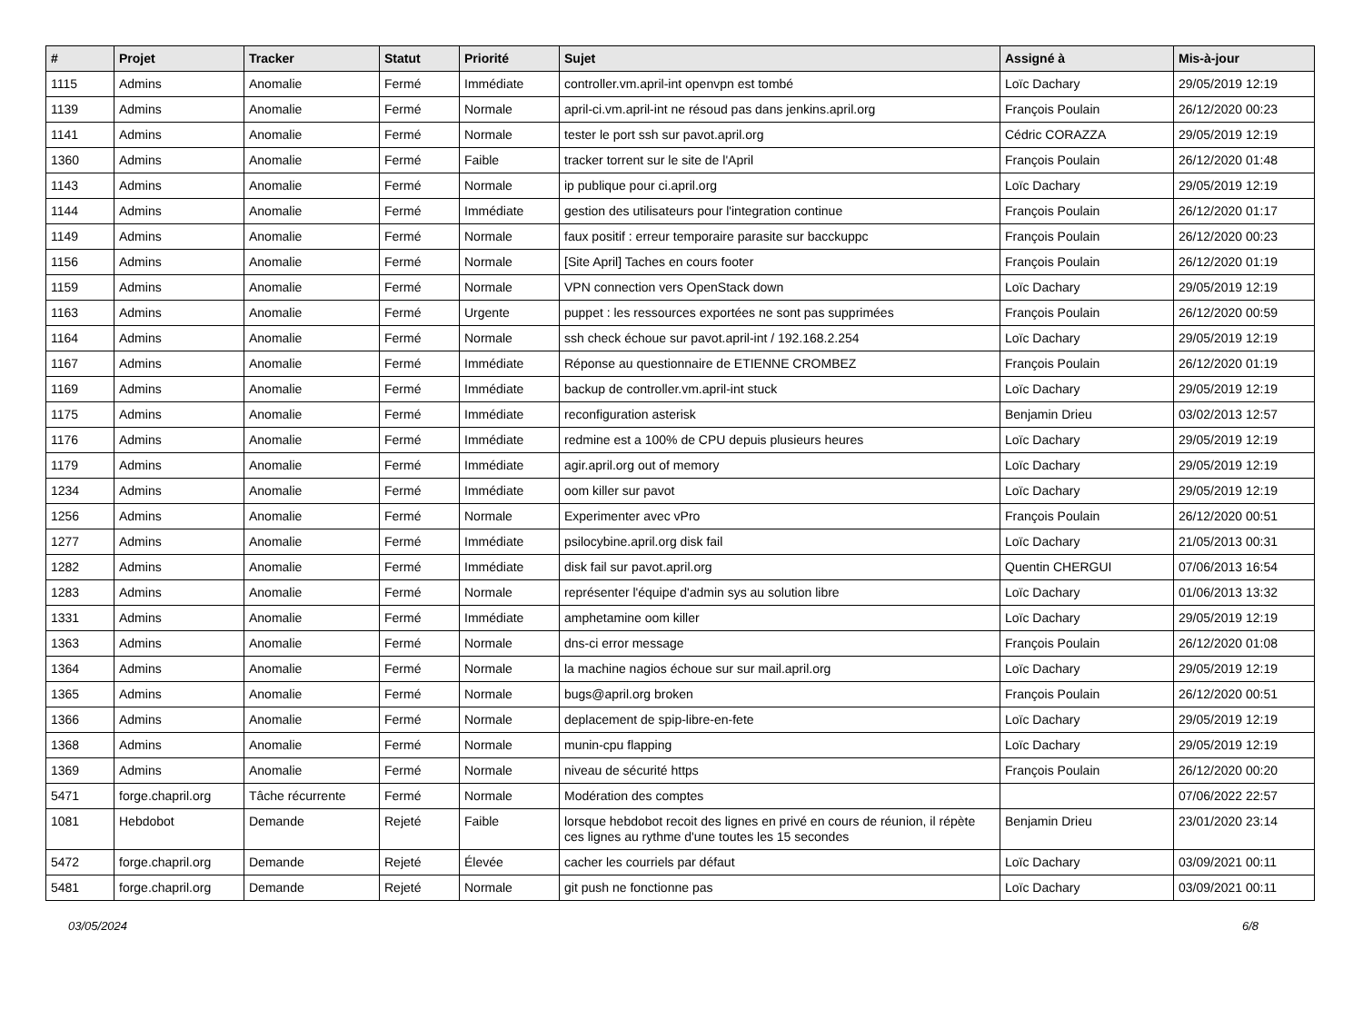| # | Projet | Tracker | Statut | Priorité | Sujet | Assigné à | Mis-à-jour |
| --- | --- | --- | --- | --- | --- | --- | --- |
| 1115 | Admins | Anomalie | Fermé | Immédiate | controller.vm.april-int openvpn est tombé | Loïc Dachary | 29/05/2019 12:19 |
| 1139 | Admins | Anomalie | Fermé | Normale | april-ci.vm.april-int ne résoud pas dans jenkins.april.org | François Poulain | 26/12/2020 00:23 |
| 1141 | Admins | Anomalie | Fermé | Normale | tester le port ssh sur pavot.april.org | Cédric CORAZZA | 29/05/2019 12:19 |
| 1360 | Admins | Anomalie | Fermé | Faible | tracker torrent sur le site de l'April | François Poulain | 26/12/2020 01:48 |
| 1143 | Admins | Anomalie | Fermé | Normale | ip publique pour ci.april.org | Loïc Dachary | 29/05/2019 12:19 |
| 1144 | Admins | Anomalie | Fermé | Immédiate | gestion des utilisateurs pour l'integration continue | François Poulain | 26/12/2020 01:17 |
| 1149 | Admins | Anomalie | Fermé | Normale | faux positif : erreur temporaire parasite sur bacckuppc | François Poulain | 26/12/2020 00:23 |
| 1156 | Admins | Anomalie | Fermé | Normale | [Site April] Taches en cours footer | François Poulain | 26/12/2020 01:19 |
| 1159 | Admins | Anomalie | Fermé | Normale | VPN connection vers OpenStack down | Loïc Dachary | 29/05/2019 12:19 |
| 1163 | Admins | Anomalie | Fermé | Urgente | puppet : les ressources exportées ne sont pas supprimées | François Poulain | 26/12/2020 00:59 |
| 1164 | Admins | Anomalie | Fermé | Normale | ssh check échoue sur pavot.april-int / 192.168.2.254 | Loïc Dachary | 29/05/2019 12:19 |
| 1167 | Admins | Anomalie | Fermé | Immédiate | Réponse au questionnaire de ETIENNE CROMBEZ | François Poulain | 26/12/2020 01:19 |
| 1169 | Admins | Anomalie | Fermé | Immédiate | backup de controller.vm.april-int stuck | Loïc Dachary | 29/05/2019 12:19 |
| 1175 | Admins | Anomalie | Fermé | Immédiate | reconfiguration asterisk | Benjamin Drieu | 03/02/2013 12:57 |
| 1176 | Admins | Anomalie | Fermé | Immédiate | redmine est a 100% de CPU depuis plusieurs heures | Loïc Dachary | 29/05/2019 12:19 |
| 1179 | Admins | Anomalie | Fermé | Immédiate | agir.april.org out of memory | Loïc Dachary | 29/05/2019 12:19 |
| 1234 | Admins | Anomalie | Fermé | Immédiate | oom killer sur pavot | Loïc Dachary | 29/05/2019 12:19 |
| 1256 | Admins | Anomalie | Fermé | Normale | Experimenter avec vPro | François Poulain | 26/12/2020 00:51 |
| 1277 | Admins | Anomalie | Fermé | Immédiate | psilocybine.april.org disk fail | Loïc Dachary | 21/05/2013 00:31 |
| 1282 | Admins | Anomalie | Fermé | Immédiate | disk fail sur pavot.april.org | Quentin CHERGUI | 07/06/2013 16:54 |
| 1283 | Admins | Anomalie | Fermé | Normale | représenter l'équipe d'admin sys au solution libre | Loïc Dachary | 01/06/2013 13:32 |
| 1331 | Admins | Anomalie | Fermé | Immédiate | amphetamine oom killer | Loïc Dachary | 29/05/2019 12:19 |
| 1363 | Admins | Anomalie | Fermé | Normale | dns-ci error message | François Poulain | 26/12/2020 01:08 |
| 1364 | Admins | Anomalie | Fermé | Normale | la machine nagios échoue sur sur mail.april.org | Loïc Dachary | 29/05/2019 12:19 |
| 1365 | Admins | Anomalie | Fermé | Normale | bugs@april.org broken | François Poulain | 26/12/2020 00:51 |
| 1366 | Admins | Anomalie | Fermé | Normale | deplacement de spip-libre-en-fete | Loïc Dachary | 29/05/2019 12:19 |
| 1368 | Admins | Anomalie | Fermé | Normale | munin-cpu flapping | Loïc Dachary | 29/05/2019 12:19 |
| 1369 | Admins | Anomalie | Fermé | Normale | niveau de sécurité https | François Poulain | 26/12/2020 00:20 |
| 5471 | forge.chapril.org | Tâche récurrente | Fermé | Normale | Modération des comptes | | 07/06/2022 22:57 |
| 1081 | Hebdobot | Demande | Rejeté | Faible | lorsque hebdobot recoit des lignes en privé en cours de réunion, il répète ces lignes au rythme d'une toutes les 15 secondes | Benjamin Drieu | 23/01/2020 23:14 |
| 5472 | forge.chapril.org | Demande | Rejeté | Élevée | cacher les courriels par défaut | Loïc Dachary | 03/09/2021 00:11 |
| 5481 | forge.chapril.org | Demande | Rejeté | Normale | git push ne fonctionne pas | Loïc Dachary | 03/09/2021 00:11 |
03/05/2024 6/8